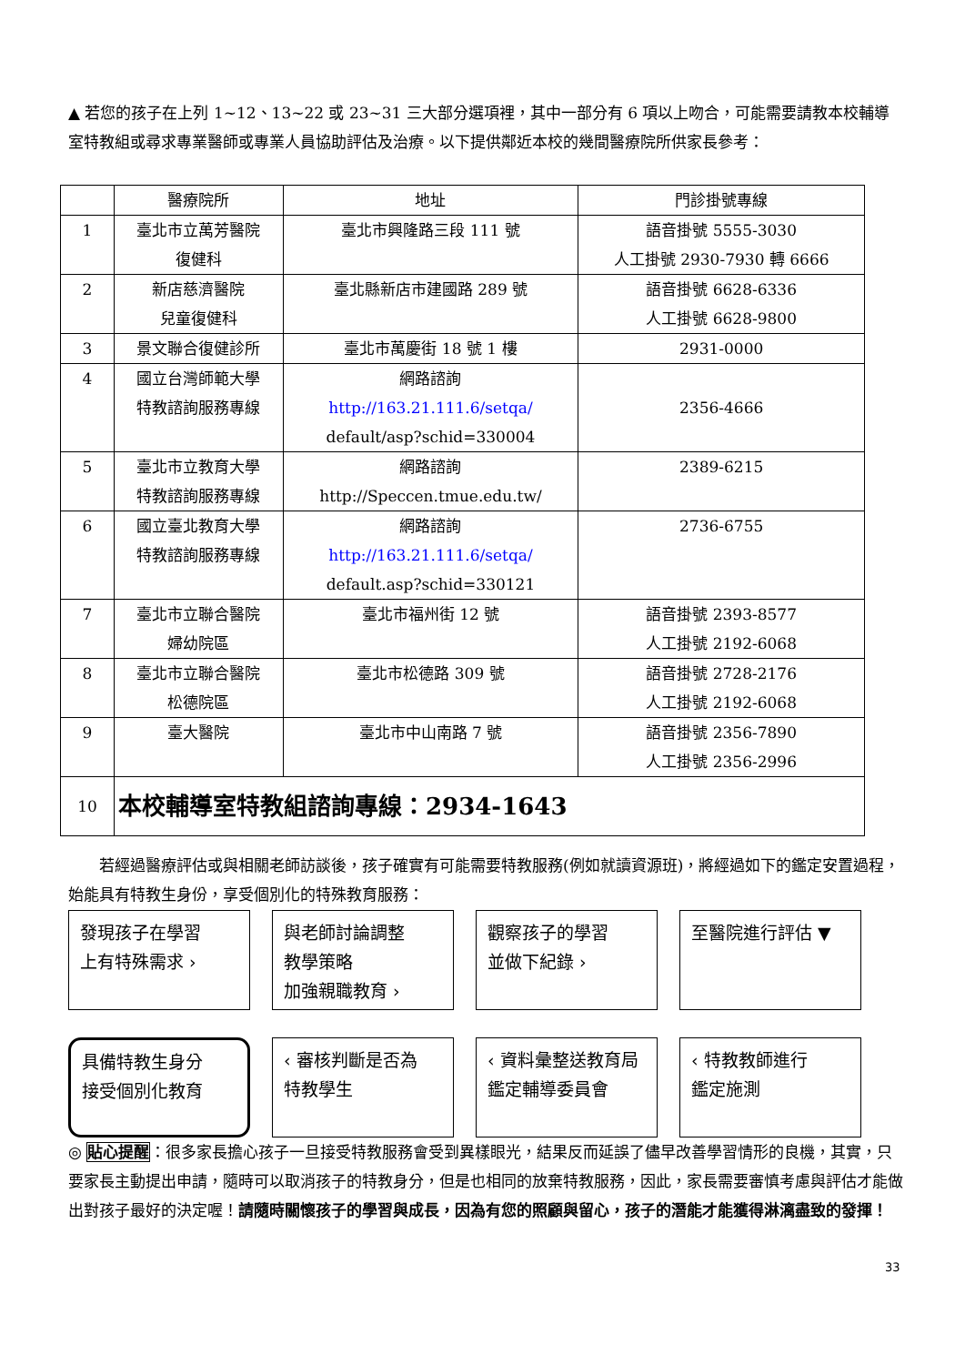▲ 若您的孩子在上列 1~12、13~22 或 23~31 三大部分選項裡，其中一部分有 6 項以上吻合，可能需要請教本校輔導室特教組或尋求專業醫師或專業人員協助評估及治療。以下提供鄰近本校的幾間醫療院所供家長參考：
| | 醫療院所 | 地址 | 門診掛號專線 |
| --- | --- | --- | --- |
| 1 | 臺北市立萬芳醫院 復健科 | 臺北市興隆路三段 111 號 | 語音掛號 5555-3030 人工掛號 2930-7930 轉 6666 |
| 2 | 新店慈濟醫院 兒童復健科 | 臺北縣新店市建國路 289 號 | 語音掛號 6628-6336 人工掛號 6628-9800 |
| 3 | 景文聯合復健診所 | 臺北市萬慶街 18 號 1 樓 | 2931-0000 |
| 4 | 國立台灣師範大學 特教諮詢服務專線 | 網路諮詢 http://163.21.111.6/setqa/ default/asp?schid=330004 | 2356-4666 |
| 5 | 臺北市立教育大學 特教諮詢服務專線 | 網路諮詢 http://Speccen.tmue.edu.tw/ | 2389-6215 |
| 6 | 國立臺北教育大學 特教諮詢服務專線 | 網路諮詢 http://163.21.111.6/setqa/ default.asp?schid=330121 | 2736-6755 |
| 7 | 臺北市立聯合醫院 婦幼院區 | 臺北市福州街 12 號 | 語音掛號 2393-8577 人工掛號 2192-6068 |
| 8 | 臺北市立聯合醫院 松德院區 | 臺北市松德路 309 號 | 語音掛號 2728-2176 人工掛號 2192-6068 |
| 9 | 臺大醫院 | 臺北市中山南路 7 號 | 語音掛號 2356-7890 人工掛號 2356-2996 |
| 10 | 本校輔導室特教組諮詢專線：2934-1643 | | |
若經過醫療評估或與相關老師訪談後，孩子確實有可能需要特教服務(例如就讀資源班)，將經過如下的鑑定安置過程，始能具有特教生身份，享受個別化的特殊教育服務：
發現孩子在學習
上有特殊需求 ›
與老師討論調整
教學策略
加強親職教育 ›
觀察孩子的學習
並做下紀錄 ›
至醫院進行評估 ▼
具備特教生身分
接受個別化教育
‹ 審核判斷是否為
特教學生
‹ 資料彙整送教育局
鑑定輔導委員會
‹ 特教教師進行
鑑定施測
◎ 貼心提醒：很多家長擔心孩子一旦接受特教服務會受到異樣眼光，結果反而延誤了儘早改善學習情形的良機，其實，只要家長主動提出申請，隨時可以取消孩子的特教身分，但是也相同的放棄特教服務，因此，家長需要審慎考慮與評估才能做出對孩子最好的決定喔！請隨時關懷孩子的學習與成長，因為有您的照顧與留心，孩子的潛能才能獲得淋漓盡致的發揮！
33